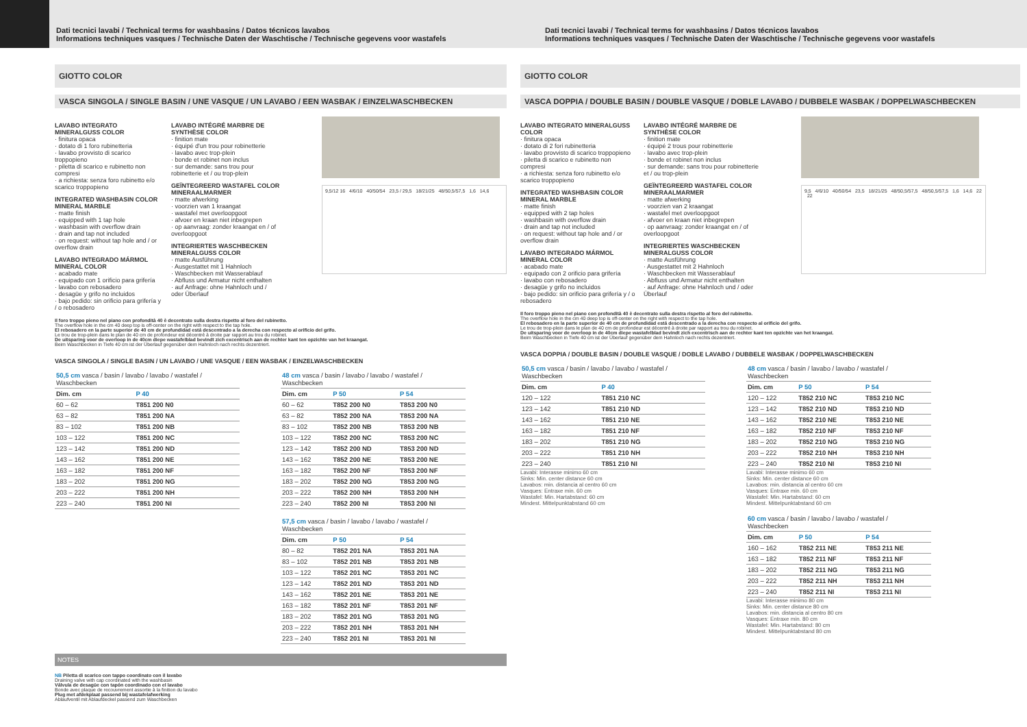Dati tecnici lavabi / Technical terms for washbasins / Datos técnicos lavabos
Informations techniques vasques / Technische Daten der Waschtische / Technische gegevens voor wastafels
Dati tecnici lavabi / Technical terms for washbasins / Datos técnicos lavabos
Informations techniques vasques / Technische Daten der Waschtische / Technische gegevens voor wastafels
GIOTTO COLOR
VASCA SINGOLA / SINGLE BASIN / UNE VASQUE / UN LAVABO / EEN WASBAK / EINZELWASCHBECKEN
LAVABO INTEGRATO MINERALGUSS COLOR
· finitura opaca
· dotato di 1 foro rubinetteria
· lavabo provvisto di scarico troppopieno
· piletta di scarico e rubinetto non compresi
· a richiesta: senza foro rubinetto e/o scarico troppopieno
INTEGRATED WASHBASIN COLOR MINERAL MARBLE
· matte finish
· equipped with 1 tap hole
· washbasin with overflow drain
· drain and tap not included
· on request: without tap hole and / or overflow drain
LAVABO INTEGRADO MÁRMOL MINERAL COLOR
· acabado mate
· equipado con 1 orificio para grifería
· lavabo con rebosadero
· desagüe y grifo no incluidos
· bajo pedido: sin orificio para grifería y / o rebosadero
LAVABO INTÉGRÉ MARBRE DE SYNTHÈSE COLOR
· finition mate
· équipé d'un trou pour robinetterie
· lavabo avec trop-plein
· bonde et robinet non inclus
· sur demande: sans trou pour robinetterie et / ou trop-plein
GEÏNTEGREERD WASTAFEL COLOR MINERAALMARMER
· matte afwerking
· voorzien van 1 kraangat
· wastafel met overloopgoot
· afvoer en kraan niet inbegrepen
· op aanvraag: zonder kraangat en / of overloopgoot
INTEGRIERTES WASCHBECKEN MINERALGUSS COLOR
· matte Ausführung
· Ausgestattet mit 1 Hahnloch
· Waschbecken mit Wasserablauf
· Abfluss und Armatur nicht enthalten
· auf Anfrage: ohne Hahnloch und / oder Überlauf
9,5/12 16 4/6/10 40/50/54 23,5 / 29,5 18/21/25 48/50,5/57,5 1,6 14,6
Il foro troppo pieno nel piano con profondità 40 è decentrato sulla destra rispetto al foro del rubinetto.
The overflow hole in the cm 40 deep top is off-center on the right with respect to the tap hole.
El rebosadero en la parte superior de 40 cm de profundidad está descentrado a la derecha con respecto al orificio del grifo.
Le trou de trop-plein dans le plan de 40 cm de profondeur est décentré à droite par rapport au trou du robinet.
De uitsparing voor de overloop in de 40cm diepe wastafelblad bevindt zich excentrisch aan de rechter kant ten opzichte van het kraangat.
Beim Waschbecken in Tiefe 40 cm ist der Überlauf gegenüber dem Hahnloch nach rechts dezentriert.
VASCA SINGOLA / SINGLE BASIN / UN LAVABO / UNE VASQUE / EEN WASBAK / EINZELWASCHBECKEN
| 50,5 cm vasca / basin / lavabo / lavabo / wastafel / Waschbecken | |
| Dim. cm | P 40 |
| 60 – 62 | T851 200 N0 |
| 63 – 82 | T851 200 NA |
| 83 – 102 | T851 200 NB |
| 103 – 122 | T851 200 NC |
| 123 – 142 | T851 200 ND |
| 143 – 162 | T851 200 NE |
| 163 – 182 | T851 200 NF |
| 183 – 202 | T851 200 NG |
| 203 – 222 | T851 200 NH |
| 223 – 240 | T851 200 NI |
| 48 cm vasca / basin / lavabo / lavabo / wastafel / Waschbecken | | |
| Dim. cm | P 50 | P 54 |
| 60 – 62 | T852 200 N0 | T853 200 N0 |
| 63 – 82 | T852 200 NA | T853 200 NA |
| 83 – 102 | T852 200 NB | T853 200 NB |
| 103 – 122 | T852 200 NC | T853 200 NC |
| 123 – 142 | T852 200 ND | T853 200 ND |
| 143 – 162 | T852 200 NE | T853 200 NE |
| 163 – 182 | T852 200 NF | T853 200 NF |
| 183 – 202 | T852 200 NG | T853 200 NG |
| 203 – 222 | T852 200 NH | T853 200 NH |
| 223 – 240 | T852 200 NI | T853 200 NI |
| 57,5 cm vasca / basin / lavabo / lavabo / wastafel / Waschbecken | | |
| Dim. cm | P 50 | P 54 |
| 80 – 82 | T852 201 NA | T853 201 NA |
| 83 – 102 | T852 201 NB | T853 201 NB |
| 103 – 122 | T852 201 NC | T853 201 NC |
| 123 – 142 | T852 201 ND | T853 201 ND |
| 143 – 162 | T852 201 NE | T853 201 NE |
| 163 – 182 | T852 201 NF | T853 201 NF |
| 183 – 202 | T852 201 NG | T853 201 NG |
| 203 – 222 | T852 201 NH | T853 201 NH |
| 223 – 240 | T852 201 NI | T853 201 NI |
NOTES
NB Piletta di scarico con tappo coordinato con il lavabo
Draining valve with cap coordinated with the washbasin
Válvula de desagüe con tapón coordinado con el lavabo
Bonde avec plaque de recouvrement assortie à la finition du lavabo
Plug met afdekplaat passend bij wastafelafwerking
Ablaufventil mit Ablaufdeckel passend zum Waschbecken
GIOTTO COLOR
VASCA DOPPIA / DOUBLE BASIN / DOUBLE VASQUE / DOBLE LAVABO / DUBBELE WASBAK / DOPPELWASCHBECKEN
LAVABO INTEGRATO MINERALGUSS COLOR
· finitura opaca
· dotato di 2 fori rubinetteria
· lavabo provvisto di scarico troppopieno
· piletta di scarico e rubinetto non compresi
· a richiesta: senza foro rubinetto e/o scarico troppopieno
INTEGRATED WASHBASIN COLOR MINERAL MARBLE
· matte finish
· equipped with 2 tap holes
· washbasin with overflow drain
· drain and tap not included
· on request: without tap hole and / or overflow drain
LAVABO INTEGRADO MÁRMOL MINERAL COLOR
· acabado mate
· equipado con 2 orificio para grifería
· lavabo con rebosadero
· desagüe y grifo no incluidos
· bajo pedido: sin orificio para grifería y / o rebosadero
LAVABO INTÉGRÉ MARBRE DE SYNTHÈSE COLOR
· finition mate
· équipé 2 trous pour robinetterie
· lavabo avec trop-plein
· bonde et robinet non inclus
· sur demande: sans trou pour robinetterie et / ou trop-plein
GEÏNTEGREERD WASTAFEL COLOR MINERAALMARMER
· matte afwerking
· voorzien van 2 kraangat
· wastafel met overloopgoot
· afvoer en kraan niet inbegrepen
· op aanvraag: zonder kraangat en / of overloopgoot
INTEGRIERTES WASCHBECKEN MINERALGUSS COLOR
· matte Ausführung
· Ausgestattet mit 2 Hahnloch
· Waschbecken mit Wasserablauf
· Abfluss und Armatur nicht enthalten
· auf Anfrage: ohne Hahnloch und / oder Überlauf
9,5 4/6/10 40/50/54 23,5 18/21/25 48/50,5/57,5 48/50,5/57,5 1,6 14,6 22 22
Il foro troppo pieno nel piano con profondità 40 è decentrato sulla destra rispetto al foro del rubinetto.
The overflow hole in the cm 40 deep top is off-center on the right with respect to the tap hole.
El rebosadero en la parte superior de 40 cm de profundidad está descentrado a la derecha con respecto al orificio del grifo.
Le trou de trop-plein dans le plan de 40 cm de profondeur est décentré à droite par rapport au trou du robinet.
De uitsparing voor de overloop in de 40cm diepe wastafelblad bevindt zich excentrisch aan de rechter kant ten opzichte van het kraangat.
Beim Waschbecken in Tiefe 40 cm ist der Überlauf gegenüber dem Hahnloch nach rechts dezentriert.
VASCA DOPPIA / DOUBLE BASIN / DOUBLE VASQUE / DOBLE LAVABO / DUBBELE WASBAK / DOPPELWASCHBECKEN
| 50,5 cm vasca / basin / lavabo / lavabo / wastafel / Waschbecken | |
| Dim. cm | P 40 |
| 120 – 122 | T851 210 NC |
| 123 – 142 | T851 210 ND |
| 143 – 162 | T851 210 NE |
| 163 – 182 | T851 210 NF |
| 183 – 202 | T851 210 NG |
| 203 – 222 | T851 210 NH |
| 223 – 240 | T851 210 NI |
Lavabi: Interasse minimo 60 cm
Sinks: Min. center distance 60 cm
Lavabos: min. distancia al centro 60 cm
Vasques: Entraxe min. 60 cm
Wastafel: Min. Hartabstand: 60 cm
Mindest. Mittelpunktabstand 60 cm
| 48 cm vasca / basin / lavabo / lavabo / wastafel / Waschbecken | | |
| Dim. cm | P 50 | P 54 |
| 120 – 122 | T852 210 NC | T853 210 NC |
| 123 – 142 | T852 210 ND | T853 210 ND |
| 143 – 162 | T852 210 NE | T853 210 NE |
| 163 – 182 | T852 210 NF | T853 210 NF |
| 183 – 202 | T852 210 NG | T853 210 NG |
| 203 – 222 | T852 210 NH | T853 210 NH |
| 223 – 240 | T852 210 NI | T853 210 NI |
Lavabi: Interasse minimo 60 cm
Sinks: Min. center distance 60 cm
Lavabos: min. distancia al centro 60 cm
Vasques: Entraxe min. 60 cm
Wastafel: Min. Hartabstand: 60 cm
Mindest. Mittelpunktabstand 60 cm
| 60 cm vasca / basin / lavabo / lavabo / wastafel / Waschbecken | | |
| Dim. cm | P 50 | P 54 |
| 160 – 162 | T852 211 NE | T853 211 NE |
| 163 – 182 | T852 211 NF | T853 211 NF |
| 183 – 202 | T852 211 NG | T853 211 NG |
| 203 – 222 | T852 211 NH | T853 211 NH |
| 223 – 240 | T852 211 NI | T853 211 NI |
Lavabi: Interasse minimo 80 cm
Sinks: Min. center distance 80 cm
Lavabos: min. distancia al centro 80 cm
Vasques: Entraxe min. 80 cm
Wastafel: Min. Hartabstand: 80 cm
Mindest. Mittelpunktabstand 80 cm